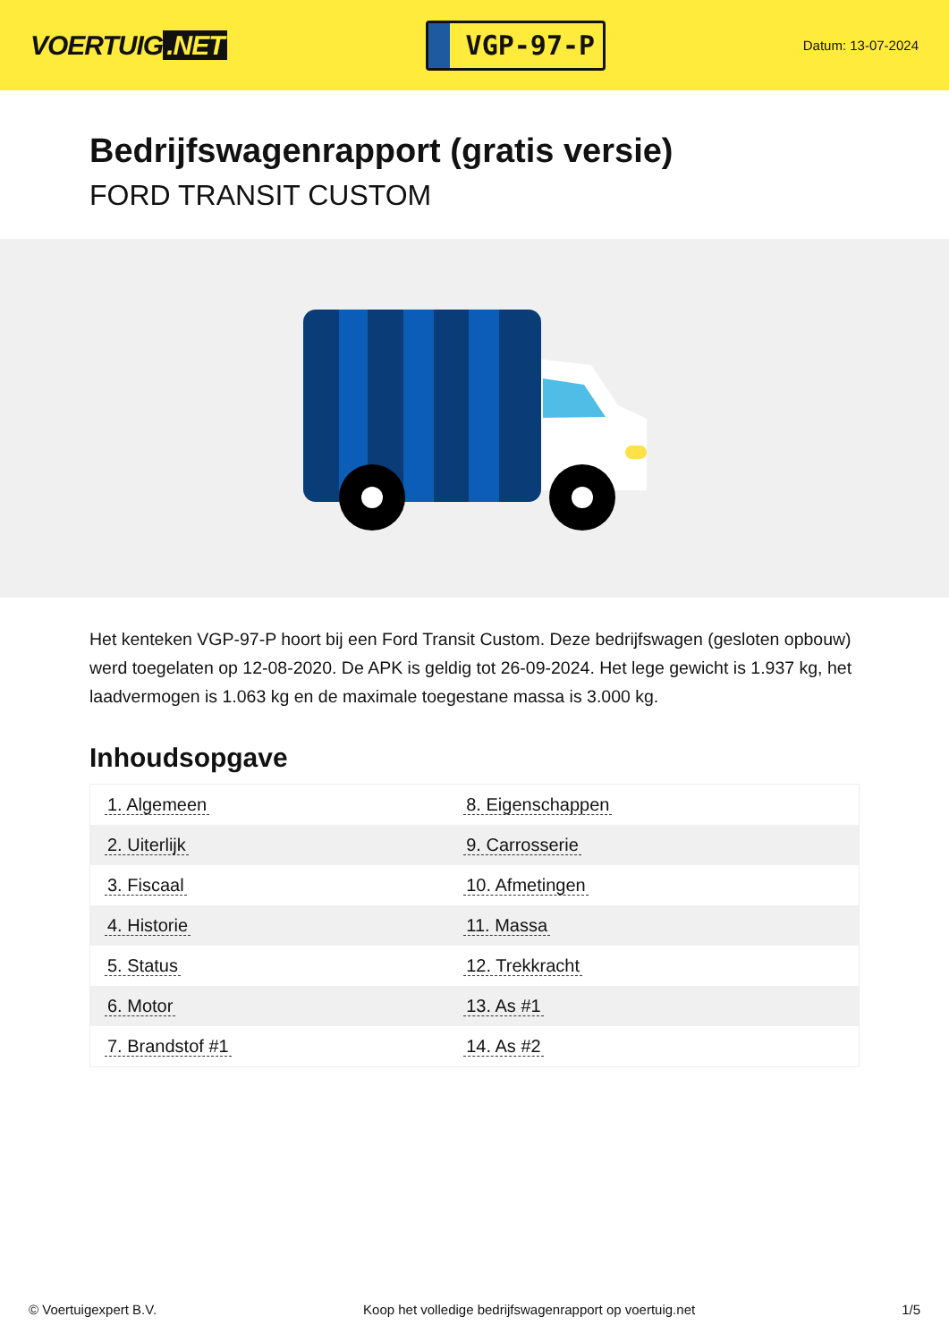VOERTUIG.NET
VGP-97-P
Datum: 13-07-2024
Bedrijfswagenrapport (gratis versie)
FORD TRANSIT CUSTOM
Het kenteken VGP-97-P hoort bij een Ford Transit Custom. Deze bedrijfswagen (gesloten opbouw) werd toegelaten op 12-08-2020. De APK is geldig tot 26-09-2024. Het lege gewicht is 1.937 kg, het laadvermogen is 1.063 kg en de maximale toegestane massa is 3.000 kg.
Inhoudsopgave
| 1. Algemeen | 8. Eigenschappen |
| 2. Uiterlijk | 9. Carrosserie |
| 3. Fiscaal | 10. Afmetingen |
| 4. Historie | 11. Massa |
| 5. Status | 12. Trekkracht |
| 6. Motor | 13. As #1 |
| 7. Brandstof #1 | 14. As #2 |
© Voertuigexpert B.V. Koop het volledige bedrijfswagenrapport op voertuig.net 1/5